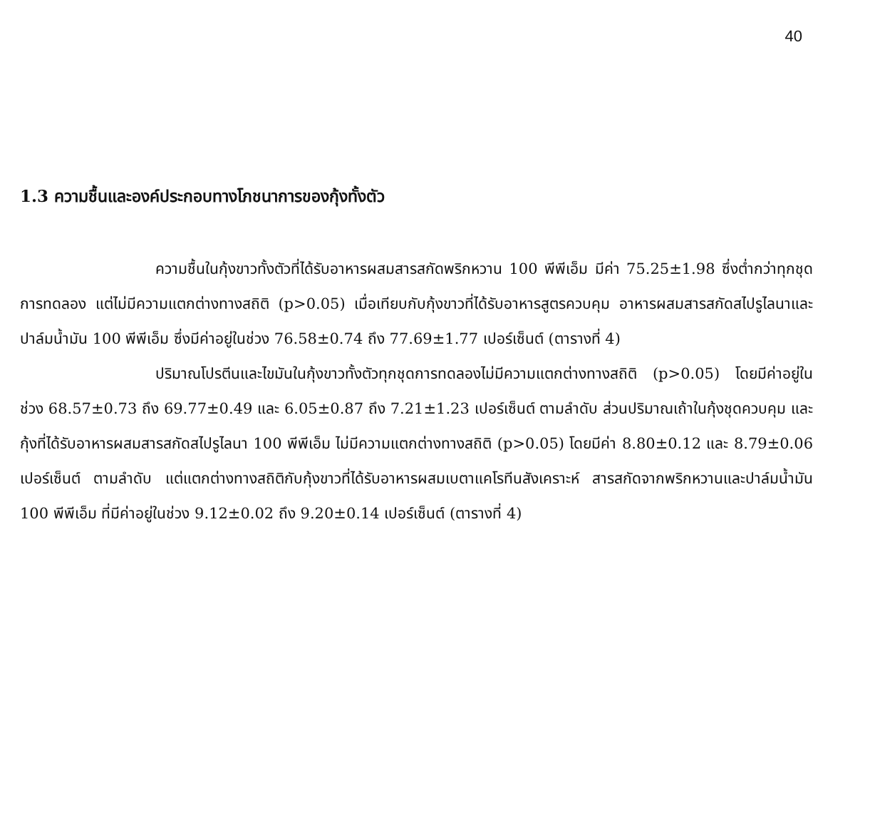40
1.3 ความชื้นและองค์ประกอบทางโภชนาการของกุ้งทั้งตัว
ความชื้นในกุ้งขาวทั้งตัวที่ได้รับอาหารผสมสารสกัดพริกหวาน 100 พีพีเอ็ม มีค่า 75.25±1.98 ซึ่งต่ำกว่าทุกชุดการทดลอง แต่ไม่มีความแตกต่างทางสถิติ (p>0.05) เมื่อเทียบกับกุ้งขาวที่ได้รับอาหารสูตรควบคุม อาหารผสมสารสกัดสไปรูไลนาและปาล์มน้ำมัน 100 พีพีเอ็ม ซึ่งมีค่าอยู่ในช่วง 76.58±0.74 ถึง 77.69±1.77 เปอร์เซ็นต์ (ตารางที่ 4)
ปริมาณโปรตีนและไขมันในกุ้งขาวทั้งตัวทุกชุดการทดลองไม่มีความแตกต่างทางสถิติ (p>0.05) โดยมีค่าอยู่ในช่วง 68.57±0.73 ถึง 69.77±0.49 และ 6.05±0.87 ถึง 7.21±1.23 เปอร์เซ็นต์ ตามลำดับ ส่วนปริมาณเถ้าในกุ้งชุดควบคุม และกุ้งที่ได้รับอาหารผสมสารสกัดสไปรูไลนา 100 พีพีเอ็ม ไม่มีความแตกต่างทางสถิติ (p>0.05) โดยมีค่า 8.80±0.12 และ 8.79±0.06 เปอร์เซ็นต์ ตามลำดับ แต่แตกต่างทางสถิติกับกุ้งขาวที่ได้รับอาหารผสมเบตาแคโรทีนสังเคราะห์ สารสกัดจากพริกหวานและปาล์มน้ำมัน 100 พีพีเอ็ม ที่มีค่าอยู่ในช่วง 9.12±0.02 ถึง 9.20±0.14 เปอร์เซ็นต์ (ตารางที่ 4)